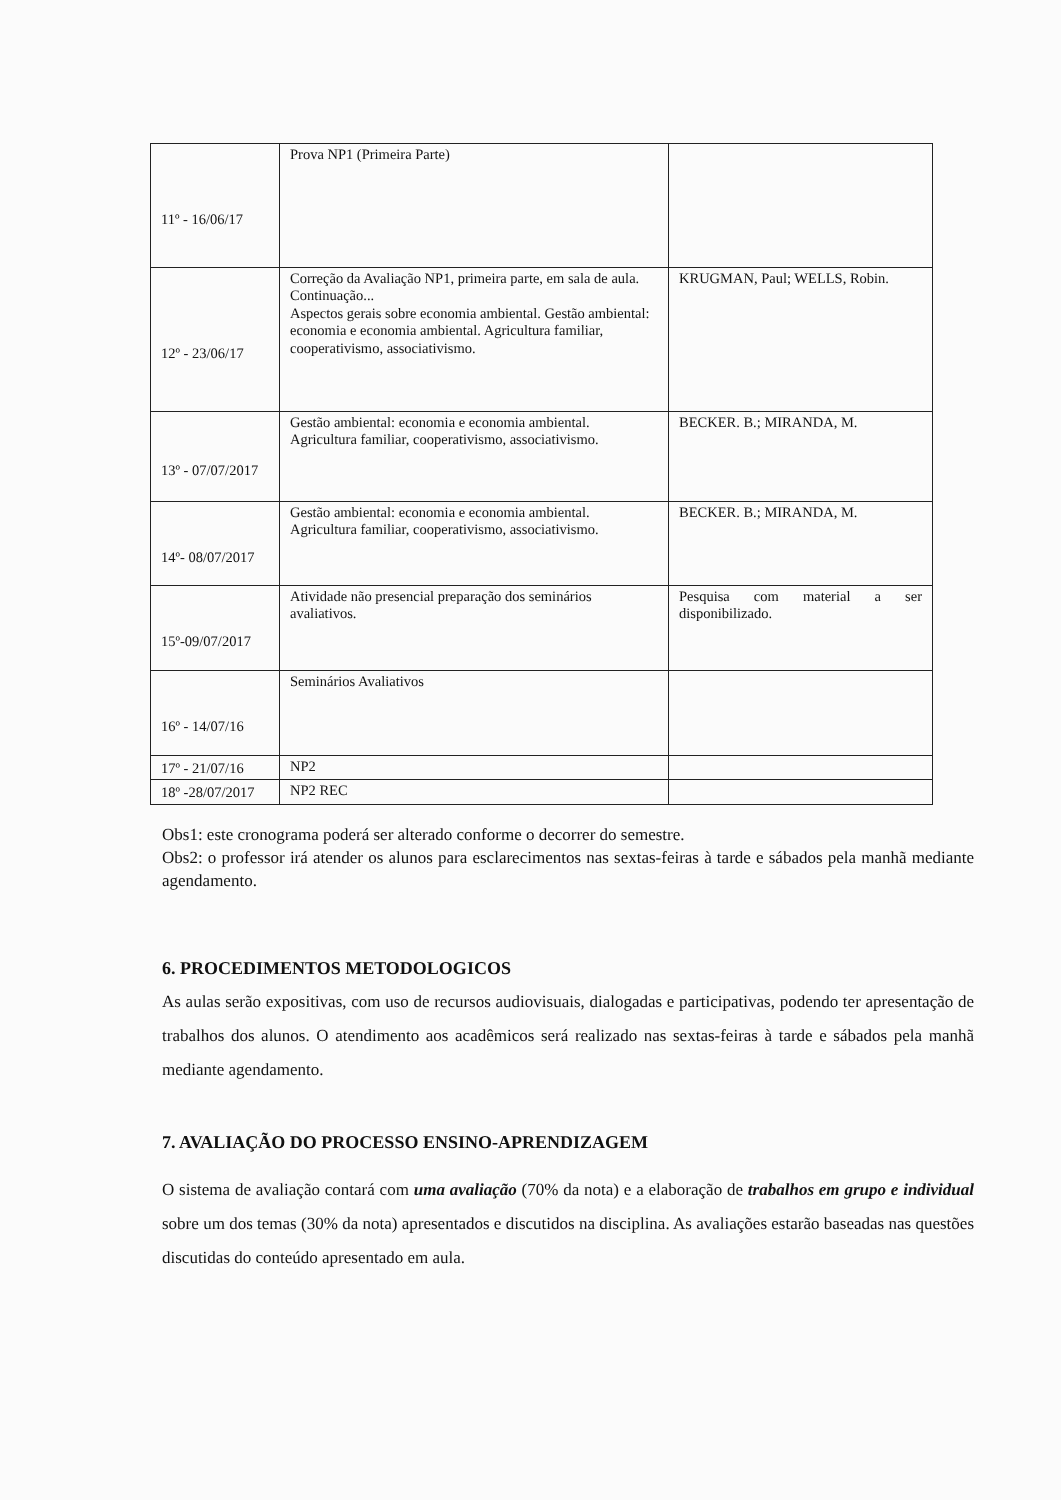| 11º - 16/06/17 | Prova NP1 (Primeira Parte) | |
| 12º - 23/06/17 | Correção da Avaliação NP1, primeira parte, em sala de aula. Continuação... Aspectos gerais sobre economia ambiental. Gestão ambiental: economia e economia ambiental. Agricultura familiar, cooperativismo, associativismo. | KRUGMAN, Paul; WELLS, Robin. |
| 13º - 07/07/2017 | Gestão ambiental: economia e economia ambiental. Agricultura familiar, cooperativismo, associativismo. | BECKER. B.; MIRANDA, M. |
| 14º- 08/07/2017 | Gestão ambiental: economia e economia ambiental. Agricultura familiar, cooperativismo, associativismo. | BECKER. B.; MIRANDA, M. |
| 15º-09/07/2017 | Atividade não presencial preparação dos seminários avaliativos. | Pesquisa com material a ser disponibilizado. |
| 16º - 14/07/16 | Seminários Avaliativos | |
| 17º - 21/07/16 | NP2 | |
| 18º -28/07/2017 | NP2 REC | |
Obs1: este cronograma poderá ser alterado conforme o decorrer do semestre.
Obs2: o professor irá atender os alunos para esclarecimentos nas sextas-feiras à tarde e sábados pela manhã mediante agendamento.
6. PROCEDIMENTOS METODOLOGICOS
As aulas serão expositivas, com uso de recursos audiovisuais, dialogadas e participativas, podendo ter apresentação de trabalhos dos alunos. O atendimento aos acadêmicos será realizado nas sextas-feiras à tarde e sábados pela manhã mediante agendamento.
7. AVALIAÇÃO DO PROCESSO ENSINO-APRENDIZAGEM
O sistema de avaliação contará com uma avaliação (70% da nota) e a elaboração de trabalhos em grupo e individual sobre um dos temas (30% da nota) apresentados e discutidos na disciplina. As avaliações estarão baseadas nas questões discutidas do conteúdo apresentado em aula.